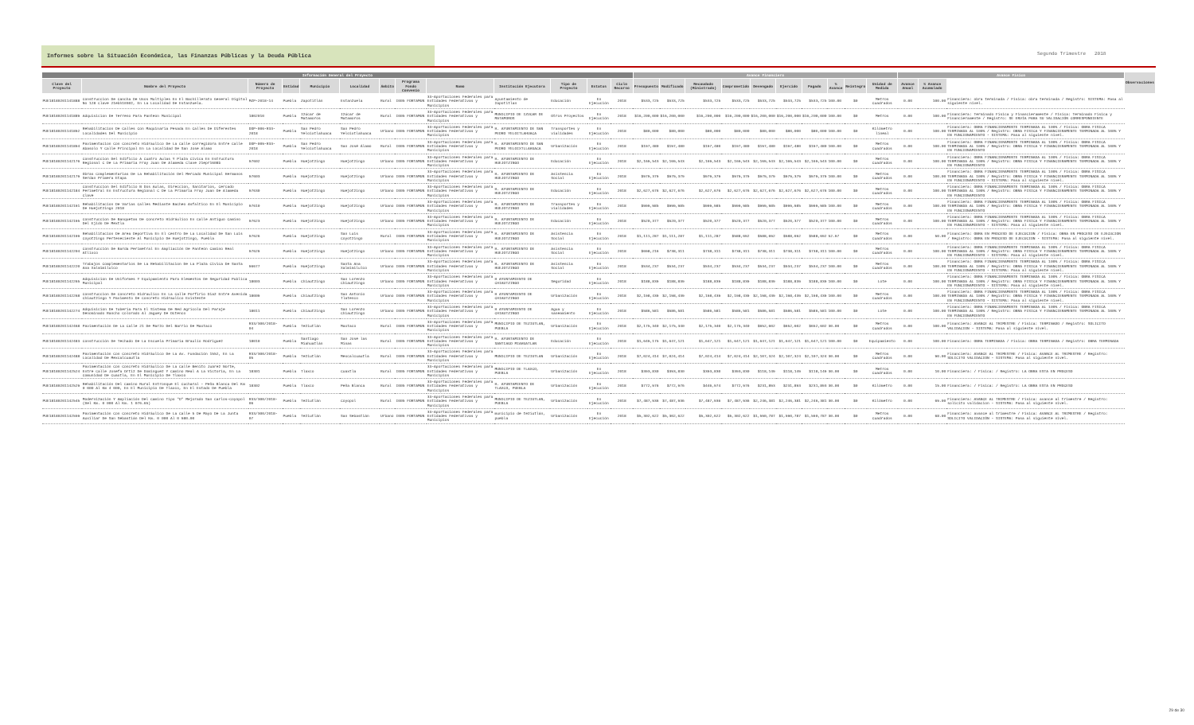Informes sobre la Situación Económica, las Finanzas Públicas y la Deuda Pública
Segundo Trimestre 2018
| Información General del Proyecto | | | | | | | | | | | | | Avance Financiero | | | | | | | | | | Avance Físico | | | Observaciones |
| --- | --- | --- | --- | --- | --- | --- | --- | --- | --- | --- | --- | --- | --- | --- | --- | --- | --- | --- | --- | --- | --- | --- | --- | --- | --- | --- |
| Clave del Proyecto | Nombre del Proyecto | Número de Proyecto | Entidad | Municipio | Localidad | Ámbito | Programa Fondo Convenio | Ramo | Institución Ejecutora | Tipo de Proyecto | Estatus | Ciclo Recurso | Presupuesto | Modificado | Recaudado (Ministrado) | Comprometido | Devengado | Ejercido | Pagado | % Avance | Reintegro | Unidad de Medida | Avance Anual | % Avance Acumulado | | |
| PUE18180201141888 | Construccion De Cancha De Usos Multiples En El Bachillerato General Digital No 128 Clave 21ebh1030z, En La Localidad De Estanzuela. | MZP-2018-14 | Puebla | Zapotitlán | Estanzuela | Rural | I005 FORTAMUN | 33-Aportaciones Federales para Entidades Federativas y Municipios | ayuntamiento de zapotitlan | Educación | En Ejecución | 2018 | $533,725 | $533,725 | $533,725 | $533,725 | $533,725 | $533,725 | $533,725 | 100.00 | $0 | Metros Cuadrados | 0.00 | 100.00 | Financiera: obra terminada / Física: obra terminada / Registro: SISTEMA: Pasa al siguiente nivel. | |
| PUE18180201141889 | Adquisicion De Terreno Para Panteon Municipal | 1802010 | Puebla | Izúcar de Matamoros | Izúcar de Matamoros | Rural | I005 FORTAMUN | 33-Aportaciones Federales para Entidades Federativas y Municipios | MUNICIPIO DE IZUCAR DE MATAMOROS | Otros Proyectos | En Ejecución | 2018 | $16,200,000 | $16,200,000 | $16,200,000 | $16,200,000 | $16,200,000 | $16,200,000 | $16,200,000 | 100.00 | $0 | Metros | 0.00 | 100.00 | Financiera: Terminado Fisica y Financieramente / Física: Terminado Fisica y Financieramente / Registro: SE ENVÍA PARA SU VALIDACIÓN CORRESPONDIENTE | |
| PUE18180201141892 | Rehabilitacion De Calles Con Maquinaria Pesada En Calles De Diferentes Localidades Del Municipio | DOP-006-R33-2018 | Puebla | San Pedro Yeloixtlahuaca | San Pedro Yeloixtlahuaca | Urbano | I005 FORTAMUN | 33-Aportaciones Federales para Entidades Federativas y Municipios | H. AYUNTAMIENTO DE SAN PEDRO YELOITLAHUACA | Transportes y vialidades | En Ejecución | 2018 | $80,000 | $80,000 | $80,000 | $80,000 | $80,000 | $80,000 | $80,000 | 100.00 | $0 | Kilómetro lineal | 0.00 | 100.00 | Financiera: OBRA FINANCIERAMENTE TERMINADA AL 100% / Física: OBRA FISICA TERMINADA AL 100% / Registro: OBRA FISICA Y FINANCIERAMENTE TERMINADA AL 100% Y EN FUNCIONAMIENTO - SISTEMA: Pasa al siguiente nivel. | |
| PUE18180201141894 | Pavimentacion Con Concreto Hidraulico De La Calle Corregidora Entre Calle Abasolo Y Calle Principal En La Localidad De San Jose Alamo | DOP-009-R33-2018 | Puebla | San Pedro Yeloixtlahuaca | San José Álamo | Rural | I005 FORTAMUN | 33-Aportaciones Federales para Entidades Federativas y Municipios | H. AYUNTAMIENTO DE SAN PEDRO YELOIXTLLAHUACA | Urbanización | En Ejecución | 2018 | $197,480 | $197,480 | $197,480 | $197,480 | $197,480 | $197,480 | $197,480 | 100.00 | $0 | Metros Cuadrados | 0.00 | 100.00 | Financiera: OBRA FINANCIERAMENTE TERMINADA AL 100% / Física: OBRA FISICA TERMINADA AL 100% / Registro: OBRA FISICA Y FINANCIERAMENTE TERMINADA AL 100% Y EN FUNCIONAMIENTO | |
| PUE18180201142176 | Construccion Del Edificio A Cuatro Aulas Y Plaza Civica En Estructura Regional C De La Primaria Fray Juan De Alameda Clave 21epr1608b | 97602 | Puebla | Huejotzingo | Huejotzingo | Urbano | I005 FORTAMUN | 33-Aportaciones Federales para Entidades Federativas y Municipios | H. AYUNTAMIENTO DE HUEJOTZINGO | Educación | En Ejecución | 2018 | $2,169,543 | $2,169,543 | $2,169,543 | $2,169,543 | $2,169,543 | $2,169,543 | $2,169,543 | 100.00 | $0 | Metros Cuadrados | 0.00 | 100.00 | Financiera: OBRA FINANCIERAMENTE TERMINADA AL 100% / Física: OBRA FISICA TERMINADA AL 100% / Registro: OBRA FISICA Y FINANCIERAMENTE TERMINADA AL 100% Y EN FUNCIONAMIENTO | |
| PUE18180201142179 | Obras Complementarias De La Rehabilitación Del Mercado Municipal Hermanos Serdan Primera Etapa | 97603 | Puebla | Huejotzingo | Huejotzingo | Urbano | I005 FORTAMUN | 33-Aportaciones Federales para Entidades Federativas y Municipios | H. AYUNTAMIENTO DE HUEJOTZINGO | Asistencia Social | En Ejecución | 2018 | $979,379 | $979,379 | $979,379 | $979,379 | $979,379 | $979,379 | $979,379 | 100.00 | $0 | Metros Cuadrados | 0.00 | 100.00 | Financiera: OBRA FINANCIERAMENTE TERMINADA AL 100% / Física: OBRA FISICA TERMINADA AL 100% / Registro: OBRA FISICA Y FINANCIERAMENTE TERMINADA AL 100% Y EN FUNCIONAMIENTO - SISTEMA: Pasa al siguiente nivel. | |
| PUE18180201142184 | Construccion Del Edificio B Dos Aulas, Direccion, Sanitarios, Cercado Perimetral En Estructura Regional C De La Primaria Fray Juan De Alameda Clave | 97630 | Puebla | Huejotzingo | Huejotzingo | Urbano | I005 FORTAMUN | 33-Aportaciones Federales para Entidades Federativas y Municipios | H. AYUNTAMIENTO DE HUEJOTZINGO | Educación | En Ejecución | 2018 | $2,627,676 | $2,627,676 | $2,627,676 | $2,627,676 | $2,627,676 | $2,627,676 | $2,627,676 | 100.00 | $0 | Metros Cuadrados | 0.00 | 100.00 | Financiera: OBRA FINANCIERAMENTE TERMINADA AL 100% / Física: OBRA FISICA TERMINADA AL 100% / Registro: OBRA FISICA Y FINANCIERAMENTE TERMINADA AL 100% Y EN FUNCIONAMIENTO | |
| PUE18180201142191 | Rehabilitacion De Varias Calles Mediante Bacheo Asfaltico En El Municipio De Huejotzingo 2018 | 97610 | Puebla | Huejotzingo | Huejotzingo | Urbano | I005 FORTAMUN | 33-Aportaciones Federales para Entidades Federativas y Municipios | H. AYUNTAMIENTO DE HUEJOTZINGO | Transportes y vialidades | En Ejecución | 2018 | $999,985 | $999,985 | $999,985 | $999,985 | $999,985 | $999,985 | $999,985 | 100.00 | $0 | Metros Cuadrados | 0.00 | 100.00 | Financiera: OBRA FINANCIERAMENTE TERMINADA AL 100% / Física: OBRA FISICA TERMINADA AL 100% / Registro: OBRA FISICA Y FINANCIERAMENTE TERMINADA AL 100% Y EN FUNCIONAMIENTO | |
| PUE18180201142195 | Construccion De Banquetas De Concreto Hidráulico En Calle Antiguo Camino Del Ejido De Mextla | 97623 | Puebla | Huejotzingo | Huejotzingo | Urbano | I005 FORTAMUN | 33-Aportaciones Federales para Entidades Federativas y Municipios | H. AYUNTAMIENTO DE HUEJOTZINGO | Educación | En Ejecución | 2018 | $520,377 | $520,377 | $520,377 | $520,377 | $520,377 | $520,377 | $520,377 | 100.00 | $0 | Metros Cuadrados | 0.00 | 100.00 | Financiera: OBRA FINANCIERAMENTE TERMINADA AL 100% / Física: OBRA FISICA TERMINADA AL 100% / Registro: OBRA FISICA Y FINANCIERAMENTE TERMINADA AL 100% Y EN FUNCIONAMIENTO - SISTEMA: Pasa al siguiente nivel. | |
| PUE18180201142199 | Rehabilitacion De Area Deportiva En El Centro De La Localidad De San Luis Coyotzingo Perteneciente Al Municipio De Huejotzingo, Puebla | 97626 | Puebla | Huejotzingo | San Luis Coyotzingo | Rural | I005 FORTAMUN | 33-Aportaciones Federales para Entidades Federativas y Municipios | H. AYUNTAMIENTO DE HUEJOTZINGO | Asistencia Social | En Ejecución | 2018 | $1,111,287 | $1,111,287 | $1,111,287 | $588,692 | $588,692 | $588,692 | $588,692 | 52.97 | $0 | Metros Cuadrados | 0.00 | 50.00 | Financiera: OBRA EN PROCESO DE EJECUCION / Física: OBRA EN PROCESO DE EJECUCION / Registro: OBRA EN PROCESO DE EJECUCION - SISTEMA: Pasa al siguiente nivel. | |
| PUE18180201142204 | Construcción De Barda Perimetral En Ampliación De Panteón Camino Real Atlixco | 97629 | Puebla | Huejotzingo | Huejotzingo | Urbano | I005 FORTAMUN | 33-Aportaciones Federales para Entidades Federativas y Municipios | H. AYUNTAMIENTO DE HUEJOTZINGO | Asistencia Social | En Ejecución | 2018 | $698,216 | $738,311 | $738,311 | $738,311 | $738,311 | $738,311 | $738,311 | 100.00 | $0 | Metros Cuadrados | 0.00 | 100.00 | Financiera: OBRA FINANCIERAMENTE TERMINADA AL 100% / Física: OBRA FISICA TERMINADA AL 100% / Registro: OBRA FISICA Y FINANCIERAMENTE TERMINADA AL 100% Y EN FUNCIONAMIENTO - SISTEMA: Pasa al siguiente nivel. | |
| PUE18180201142220 | Trabajos Complementarios De La Rehabilitacion De La Plaza Civica De Santa Ana Xalmimilulco | 96677 | Puebla | Huejotzingo | Santa Ana Xalmimilulco | Urbano | I005 FORTAMUN | 33-Aportaciones Federales para Entidades Federativas y Municipios | H. AYUNTAMIENTO DE HUEJOTZINGO | Asistencia Social | En Ejecución | 2018 | $534,237 | $534,237 | $534,237 | $534,237 | $534,237 | $534,237 | $534,237 | 100.00 | $0 | Metros Cuadrados | 0.00 | 100.00 | Financiera: OBRA FINANCIERAMENTE TERMINADA AL 100% / Física: OBRA FISICA TERMINADA AL 100% / Registro: OBRA FISICA Y FINANCIERAMENTE TERMINADA AL 100% Y EN FUNCIONAMIENTO - SISTEMA: Pasa al siguiente nivel. | |
| PUE18180201142265 | Adquisicion De Uniformes Y Equipamiento Para Elementos De Seguridad Publica Municipal | 18003 | Puebla | Chiautzingo | San Lorenzo Chiautzingo | Urbano | I005 FORTAMUN | 33-Aportaciones Federales para Entidades Federativas y Municipios | H AYUNTAMIENTO DE CHIAUTZINGO | Seguridad | En Ejecución | 2018 | $188,839 | $188,839 | $188,839 | $188,839 | $188,839 | $188,839 | $188,839 | 100.00 | $0 | Lote | 0.00 | 100.00 | Financiera: OBRA FINANCIERAMENTE TERMINADA AL 100% / Física: OBRA FISICA TERMINADA AL 100% / Registro: OBRA FISICA Y FINANCIERAMENTE TERMINADA AL 100% Y EN FUNCIONAMIENTO - SISTEMA: Pasa al siguiente nivel. | |
| PUE18180201142268 | Construccion De Concreto Hidraulico En La Calle Porfirio Diaz Entre Avenida Chiautzingo Y Pavimento De Concreto Hidraulico Existente | 18009 | Puebla | Chiautzingo | San Antonio Tlatenco | Urbano | I005 FORTAMUN | 33-Aportaciones Federales para Entidades Federativas y Municipios | H AYUNTAMIENTO DE CHIAUTZINGO | Urbanización | En Ejecución | 2018 | $2,198,439 | $2,198,439 | $2,198,439 | $2,198,439 | $2,198,439 | $2,198,439 | $2,198,439 | 100.00 | $0 | Metros Cuadrados | 0.00 | 100.00 | Financiera: OBRA FINANCIERAMENTE TERMINADA AL 100% / Física: OBRA FISICA TERMINADA AL 100% / Registro: OBRA FISICA Y FINANCIERAMENTE TERMINADA AL 100% Y EN FUNCIONAMIENTO - SISTEMA: Pasa al siguiente nivel. | |
| PUE18180201142274 | Adquisicion De Tuberia Para El Sistema De Red Agricola Del Paraje Denominado Rancho Colorado Al Jaguey De Octenco | 18011 | Puebla | Chiautzingo | San Lorenzo Chiautzingo | Urbano | I005 FORTAMUN | 33-Aportaciones Federales para Entidades Federativas y Municipios | H AYUNTAMIENTO DE CHIAUTZINGO | Agua y saneamiento | En Ejecución | 2018 | $586,581 | $586,581 | $586,581 | $586,581 | $586,581 | $586,581 | $586,581 | 100.00 | $0 | Lote | 0.00 | 100.00 | Financiera: OBRA FINANCIERAMENTE TERMINADA AL 100% / Física: OBRA FISICA TERMINADA AL 100% / Registro: OBRA FISICA Y FINANCIERAMENTE TERMINADA AL 100% Y EN FUNCIONAMIENTO | |
| PUE18180201142468 | Pavimentación De La Calle 21 De Marzo Del Barrio De Maxtaco | R33/300/2018-04 | Puebla | Teziutlán | Maxtaco | Rural | I005 FORTAMUN | 33-Aportaciones Federales para Entidades Federativas y Municipios | MUNICIPIO DE TEZIUTLAN, PUEBLA | Urbanización | En Ejecución | 2018 | $2,175,340 | $2,175,340 | $2,175,340 | $2,175,340 | $652,602 | $652,602 | $652,602 | 30.00 | $0 | Metros Cuadrados | 0.00 | 100.00 | Financiera: AVANCE AL TRIMESTRE / Física: TERMINADO / Registro: SOLICITO VALIDACION - SISTEMA: Pasa al siguiente nivel. | |
| PUE18180201142483 | Construcción De Techado De La Escuela Primaria Braulio Rodriguez | 18010 | Puebla | Santiago Miahuatlán | San José las Minas | Rural | I005 FORTAMUN | 33-Aportaciones Federales para Entidades Federativas y Municipios | H. AYUNTAMIENTO DE SANTIAGO MIAHUATLAN | Educación | En Ejecución | 2018 | $1,649,175 | $1,647,121 | $1,647,121 | $1,647,121 | $1,647,121 | $1,647,121 | $1,647,121 | 100.00 | $0 | Equipamiento | 0.00 | 100.00 | Financiera: OBRA TERMINADA / Física: OBRA TERMINADA / Registro: OBRA TERMINADA | |
| PUE18180201142488 | Pavimentación Con Concreto Hidráulico De La Av. Fundación 1552, En La Localidad De Mexcalcuautla | R33/300/2018-05 | Puebla | Teziutlán | Mexcalcuautla | Rural | I005 FORTAMUN | 33-Aportaciones Federales para Entidades Federativas y Municipios | MUNICIPIO DE TEZIUTLAN | Urbanización | En Ejecución | 2018 | $7,024,414 | $7,024,414 | $7,024,414 | $7,024,414 | $2,107,324 | $2,107,324 | $2,107,324 | 30.00 | $0 | Metros Cuadrados | 0.00 | 90.00 | Financiera: AVANCE AL TRIMESTRE / Física: AVANCE AL TRIMESTRE / Registro: SOLICITO VALIDACION - SISTEMA: Pasa al siguiente nivel. | |
| PUE18180201142524 | Pavimentación Con Concreto Hidráulico De La Calle Benito Juárez Norte, Entre Calle Josefa Ortiz De Dominguez Y Camino Real A La Victoria, En La Comunidad De Cuaxtla, En El Municipio De Tlaxco | 18301 | Puebla | Tlaxco | Cuaxtla | Rural | I005 FORTAMUN | 33-Aportaciones Federales para Entidades Federativas y Municipios | MUNICIPIO DE TLAXCO, PUEBLA | Urbanización | En Ejecución | 2018 | $393,830 | $393,830 | $393,830 | $393,830 | $118,149 | $118,149 | $118,149 | 30.00 | $0 | Metros Cuadrados | 0.00 | 10.00 | Financiera: / Física: / Registro: LA OBRA ESTA EN PROCESO | |
| PUE18180201142529 | Rehabilitación Del Camino Rural Entronque El Cucharal - Peña Blanca Del Km 0 000 Al Km 4 000, En El Municipio De Tlaxco, En El Estado De Puebla | 18302 | Puebla | Tlaxco | Peña Blanca | Rural | I005 FORTAMUN | 33-Aportaciones Federales para Entidades Federativas y Municipios | H. AYUNTAMIENTO DE TLAXCO, PUEBLA | Urbanización | En Ejecución | 2018 | $772,976 | $772,976 | $446,974 | $772,976 | $231,893 | $231,893 | $231,893 | 30.00 | $0 | Kilómetro | 0.00 | 15.00 | Financiera: / Física: / Registro: LA OBRA ESTA EN PROCESO | |
| PUE18180201142545 | Modernización Y Ampliación Del Camino Tipo "D" Mejorado San Carlos-Coyopol (Del Km. 0 000 Al Km. 1 076.65) | R33/300/2018-06 | Puebla | Teziutlán | Coyopol | Rural | I005 FORTAMUN | 33-Aportaciones Federales para Entidades Federativas y Municipios | MUNICIPIO DE TEZIUTLAN, PUEBLA | Urbanización | En Ejecución | 2018 | $7,487,936 | $7,487,936 | $7,487,936 | $7,487,936 | $2,246,381 | $2,246,381 | $2,246,381 | 30.00 | $0 | Kilómetro | 0.00 | 69.00 | Financiera: AVANCE AL TRIMESTRE / Física: avance al trimestre / Registro: solicito validacion - SISTEMA: Pasa al siguiente nivel. | |
| PUE18180201142559 | Pavimentación Con Concreto Hidráulico De La Calle 5 De Mayo De La Junta Auxiliar De San Sebastián Del Km. 0 000 Al 0 980.00 | R33/300/2018-07 | Puebla | Teziutlán | San Sebastián | Urbano | I005 FORTAMUN | 33-Aportaciones Federales para Entidades Federativas y Municipios | municipio de teziutlán, puebla | Urbanización | En Ejecución | 2018 | $5,302,622 | $5,302,622 | $5,302,622 | $5,302,622 | $1,590,787 | $1,590,787 | $1,590,787 | 30.00 | $0 | Metros Cuadrados | 0.00 | 68.00 | Financiera: avance al trimestre / Física: AVANCE AL TRIMESTRE / Registro: SOLICITO VALIDACIÓN - SISTEMA: Pasa al siguiente nivel. | |
29 de 30